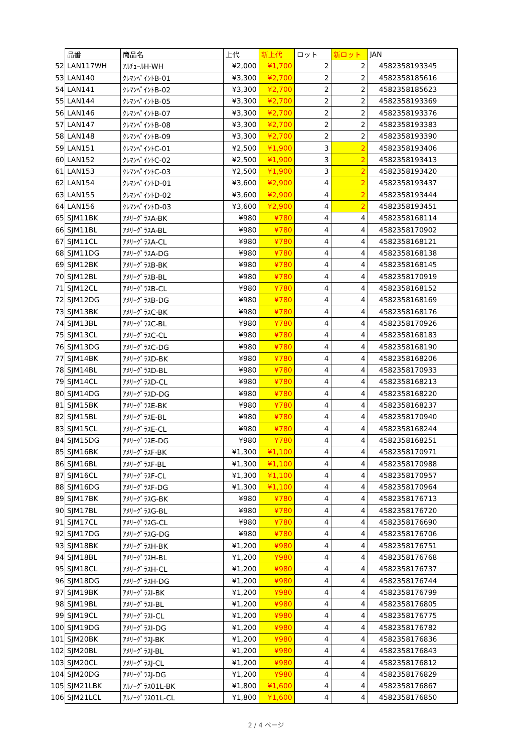| | 品番 | 商品名 | 上代 | 新上代 | ロット | 新ロット | JAN |
| --- | --- | --- | --- | --- | --- | --- | --- |
| 52 | LAN117WH | ｱﾙﾁｭｰﾙH-WH | ¥2,000 | ¥1,700 | 2 | 2 | 4582358193345 |
| 53 | LAN140 | ｸﾚﾏﾝﾍﾟｲﾝﾄB-01 | ¥3,300 | ¥2,700 | 2 | 2 | 4582358185616 |
| 54 | LAN141 | ｸﾚﾏﾝﾍﾟｲﾝﾄB-02 | ¥3,300 | ¥2,700 | 2 | 2 | 4582358185623 |
| 55 | LAN144 | ｸﾚﾏﾝﾍﾟｲﾝﾄB-05 | ¥3,300 | ¥2,700 | 2 | 2 | 4582358193369 |
| 56 | LAN146 | ｸﾚﾏﾝﾍﾟｲﾝﾄB-07 | ¥3,300 | ¥2,700 | 2 | 2 | 4582358193376 |
| 57 | LAN147 | ｸﾚﾏﾝﾍﾟｲﾝﾄB-08 | ¥3,300 | ¥2,700 | 2 | 2 | 4582358193383 |
| 58 | LAN148 | ｸﾚﾏﾝﾍﾟｲﾝﾄB-09 | ¥3,300 | ¥2,700 | 2 | 2 | 4582358193390 |
| 59 | LAN151 | ｸﾚﾏﾝﾍﾟｲﾝﾄC-01 | ¥2,500 | ¥1,900 | 3 | 2 | 4582358193406 |
| 60 | LAN152 | ｸﾚﾏﾝﾍﾟｲﾝﾄC-02 | ¥2,500 | ¥1,900 | 3 | 2 | 4582358193413 |
| 61 | LAN153 | ｸﾚﾏﾝﾍﾟｲﾝﾄC-03 | ¥2,500 | ¥1,900 | 3 | 2 | 4582358193420 |
| 62 | LAN154 | ｸﾚﾏﾝﾍﾟｲﾝﾄD-01 | ¥3,600 | ¥2,900 | 4 | 2 | 4582358193437 |
| 63 | LAN155 | ｸﾚﾏﾝﾍﾟｲﾝﾄD-02 | ¥3,600 | ¥2,900 | 4 | 2 | 4582358193444 |
| 64 | LAN156 | ｸﾚﾏﾝﾍﾟｲﾝﾄD-03 | ¥3,600 | ¥2,900 | 4 | 2 | 4582358193451 |
| 65 | SJM11BK | ｱﾒﾘｰｸﾞﾗｽA-BK | ¥980 | ¥780 | 4 | 4 | 4582358168114 |
| 66 | SJM11BL | ｱﾒﾘｰｸﾞﾗｽA-BL | ¥980 | ¥780 | 4 | 4 | 4582358170902 |
| 67 | SJM11CL | ｱﾒﾘｰｸﾞﾗｽA-CL | ¥980 | ¥780 | 4 | 4 | 4582358168121 |
| 68 | SJM11DG | ｱﾒﾘｰｸﾞﾗｽA-DG | ¥980 | ¥780 | 4 | 4 | 4582358168138 |
| 69 | SJM12BK | ｱﾒﾘｰｸﾞﾗｽB-BK | ¥980 | ¥780 | 4 | 4 | 4582358168145 |
| 70 | SJM12BL | ｱﾒﾘｰｸﾞﾗｽB-BL | ¥980 | ¥780 | 4 | 4 | 4582358170919 |
| 71 | SJM12CL | ｱﾒﾘｰｸﾞﾗｽB-CL | ¥980 | ¥780 | 4 | 4 | 4582358168152 |
| 72 | SJM12DG | ｱﾒﾘｰｸﾞﾗｽB-DG | ¥980 | ¥780 | 4 | 4 | 4582358168169 |
| 73 | SJM13BK | ｱﾒﾘｰｸﾞﾗｽC-BK | ¥980 | ¥780 | 4 | 4 | 4582358168176 |
| 74 | SJM13BL | ｱﾒﾘｰｸﾞﾗｽC-BL | ¥980 | ¥780 | 4 | 4 | 4582358170926 |
| 75 | SJM13CL | ｱﾒﾘｰｸﾞﾗｽC-CL | ¥980 | ¥780 | 4 | 4 | 4582358168183 |
| 76 | SJM13DG | ｱﾒﾘｰｸﾞﾗｽC-DG | ¥980 | ¥780 | 4 | 4 | 4582358168190 |
| 77 | SJM14BK | ｱﾒﾘｰｸﾞﾗｽD-BK | ¥980 | ¥780 | 4 | 4 | 4582358168206 |
| 78 | SJM14BL | ｱﾒﾘｰｸﾞﾗｽD-BL | ¥980 | ¥780 | 4 | 4 | 4582358170933 |
| 79 | SJM14CL | ｱﾒﾘｰｸﾞﾗｽD-CL | ¥980 | ¥780 | 4 | 4 | 4582358168213 |
| 80 | SJM14DG | ｱﾒﾘｰｸﾞﾗｽD-DG | ¥980 | ¥780 | 4 | 4 | 4582358168220 |
| 81 | SJM15BK | ｱﾒﾘｰｸﾞﾗｽE-BK | ¥980 | ¥780 | 4 | 4 | 4582358168237 |
| 82 | SJM15BL | ｱﾒﾘｰｸﾞﾗｽE-BL | ¥980 | ¥780 | 4 | 4 | 4582358170940 |
| 83 | SJM15CL | ｱﾒﾘｰｸﾞﾗｽE-CL | ¥980 | ¥780 | 4 | 4 | 4582358168244 |
| 84 | SJM15DG | ｱﾒﾘｰｸﾞﾗｽE-DG | ¥980 | ¥780 | 4 | 4 | 4582358168251 |
| 85 | SJM16BK | ｱﾒﾘｰｸﾞﾗｽF-BK | ¥1,300 | ¥1,100 | 4 | 4 | 4582358170971 |
| 86 | SJM16BL | ｱﾒﾘｰｸﾞﾗｽF-BL | ¥1,300 | ¥1,100 | 4 | 4 | 4582358170988 |
| 87 | SJM16CL | ｱﾒﾘｰｸﾞﾗｽF-CL | ¥1,300 | ¥1,100 | 4 | 4 | 4582358170957 |
| 88 | SJM16DG | ｱﾒﾘｰｸﾞﾗｽF-DG | ¥1,300 | ¥1,100 | 4 | 4 | 4582358170964 |
| 89 | SJM17BK | ｱﾒﾘｰｸﾞﾗｽG-BK | ¥980 | ¥780 | 4 | 4 | 4582358176713 |
| 90 | SJM17BL | ｱﾒﾘｰｸﾞﾗｽG-BL | ¥980 | ¥780 | 4 | 4 | 4582358176720 |
| 91 | SJM17CL | ｱﾒﾘｰｸﾞﾗｽG-CL | ¥980 | ¥780 | 4 | 4 | 4582358176690 |
| 92 | SJM17DG | ｱﾒﾘｰｸﾞﾗｽG-DG | ¥980 | ¥780 | 4 | 4 | 4582358176706 |
| 93 | SJM18BK | ｱﾒﾘｰｸﾞﾗｽH-BK | ¥1,200 | ¥980 | 4 | 4 | 4582358176751 |
| 94 | SJM18BL | ｱﾒﾘｰｸﾞﾗｽH-BL | ¥1,200 | ¥980 | 4 | 4 | 4582358176768 |
| 95 | SJM18CL | ｱﾒﾘｰｸﾞﾗｽH-CL | ¥1,200 | ¥980 | 4 | 4 | 4582358176737 |
| 96 | SJM18DG | ｱﾒﾘｰｸﾞﾗｽH-DG | ¥1,200 | ¥980 | 4 | 4 | 4582358176744 |
| 97 | SJM19BK | ｱﾒﾘｰｸﾞﾗｽI-BK | ¥1,200 | ¥980 | 4 | 4 | 4582358176799 |
| 98 | SJM19BL | ｱﾒﾘｰｸﾞﾗｽI-BL | ¥1,200 | ¥980 | 4 | 4 | 4582358176805 |
| 99 | SJM19CL | ｱﾒﾘｰｸﾞﾗｽI-CL | ¥1,200 | ¥980 | 4 | 4 | 4582358176775 |
| 100 | SJM19DG | ｱﾒﾘｰｸﾞﾗｽI-DG | ¥1,200 | ¥980 | 4 | 4 | 4582358176782 |
| 101 | SJM20BK | ｱﾒﾘｰｸﾞﾗｽJ-BK | ¥1,200 | ¥980 | 4 | 4 | 4582358176836 |
| 102 | SJM20BL | ｱﾒﾘｰｸﾞﾗｽJ-BL | ¥1,200 | ¥980 | 4 | 4 | 4582358176843 |
| 103 | SJM20CL | ｱﾒﾘｰｸﾞﾗｽJ-CL | ¥1,200 | ¥980 | 4 | 4 | 4582358176812 |
| 104 | SJM20DG | ｱﾒﾘｰｸﾞﾗｽJ-DG | ¥1,200 | ¥980 | 4 | 4 | 4582358176829 |
| 105 | SJM21LBK | ｱﾙﾉｰｸﾞﾗｽ01L-BK | ¥1,800 | ¥1,600 | 4 | 4 | 4582358176867 |
| 106 | SJM21LCL | ｱﾙﾉｰｸﾞﾗｽ01L-CL | ¥1,800 | ¥1,600 | 4 | 4 | 4582358176850 |
2 / 4 ページ